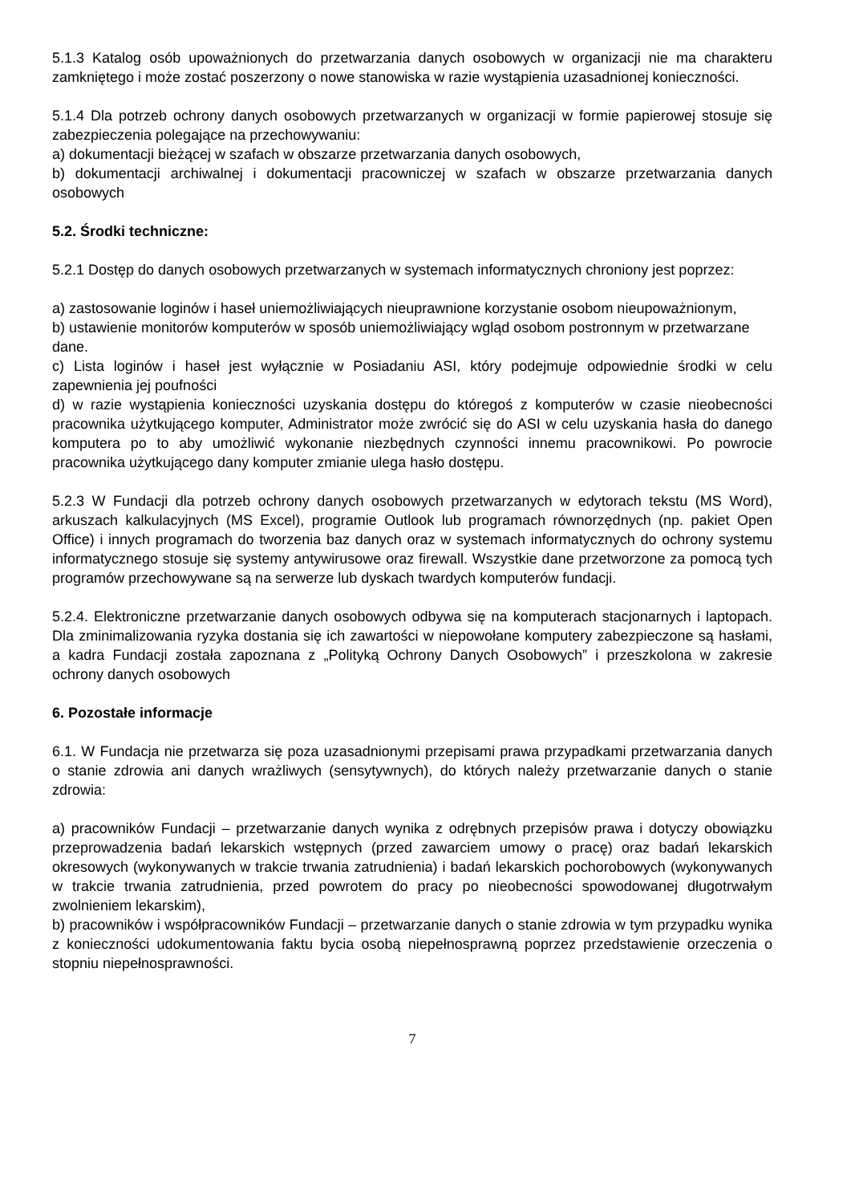5.1.3 Katalog osób upoważnionych do przetwarzania danych osobowych w organizacji nie ma charakteru zamkniętego i może zostać poszerzony o nowe stanowiska w razie wystąpienia uzasadnionej konieczności.
5.1.4 Dla potrzeb ochrony danych osobowych przetwarzanych w organizacji w formie papierowej stosuje się zabezpieczenia polegające na przechowywaniu:
a) dokumentacji bieżącej w szafach w obszarze przetwarzania danych osobowych,
b) dokumentacji archiwalnej i dokumentacji pracowniczej w szafach w obszarze przetwarzania danych osobowych
5.2. Środki techniczne:
5.2.1 Dostęp do danych osobowych przetwarzanych w systemach informatycznych chroniony jest poprzez:
a) zastosowanie loginów i haseł uniemożliwiających nieuprawnione korzystanie osobom nieupoważnionym,
b) ustawienie monitorów komputerów w sposób uniemożliwiający wgląd osobom postronnym w przetwarzane dane.
c) Lista loginów i haseł jest wyłącznie w Posiadaniu ASI, który podejmuje odpowiednie środki w celu zapewnienia jej poufności
d) w razie wystąpienia konieczności uzyskania dostępu do któregoś z komputerów w czasie nieobecności pracownika użytkującego komputer, Administrator może zwrócić się do ASI w celu uzyskania hasła do danego komputera po to aby umożliwić wykonanie niezbędnych czynności innemu pracownikowi. Po powrocie pracownika użytkującego dany komputer zmianie ulega hasło dostępu.
5.2.3 W Fundacji dla potrzeb ochrony danych osobowych przetwarzanych w edytorach tekstu (MS Word), arkuszach kalkulacyjnych (MS Excel), programie Outlook lub programach równorzędnych (np. pakiet Open Office) i innych programach do tworzenia baz danych oraz w systemach informatycznych do ochrony systemu informatycznego stosuje się systemy antywirusowe oraz firewall. Wszystkie dane przetworzone za pomocą tych programów przechowywane są na serwerze lub dyskach twardych komputerów fundacji.
5.2.4. Elektroniczne przetwarzanie danych osobowych odbywa się na komputerach stacjonarnych i laptopach. Dla zminimalizowania ryzyka dostania się ich zawartości w niepowołane komputery zabezpieczone są hasłami, a kadra Fundacji została zapoznana z „Polityką Ochrony Danych Osobowych” i przeszkolona w zakresie ochrony danych osobowych
6. Pozostałe informacje
6.1. W Fundacja nie przetwarza się poza uzasadnionymi przepisami prawa przypadkami przetwarzania danych o stanie zdrowia ani danych wrażliwych (sensytywnych), do których należy przetwarzanie danych o stanie zdrowia:
a) pracowników Fundacji – przetwarzanie danych wynika z odrębnych przepisów prawa i dotyczy obowiązku przeprowadzenia badań lekarskich wstępnych (przed zawarciem umowy o pracę) oraz badań lekarskich okresowych (wykonywanych w trakcie trwania zatrudnienia) i badań lekarskich pochorobowych (wykonywanych w trakcie trwania zatrudnienia, przed powrotem do pracy po nieobecności spowodowanej długotrwałym zwolnieniem lekarskim),
b) pracowników i współpracowników Fundacji – przetwarzanie danych o stanie zdrowia w tym przypadku wynika z konieczności udokumentowania faktu bycia osobą niepełnosprawną poprzez przedstawienie orzeczenia o stopniu niepełnosprawności.
7